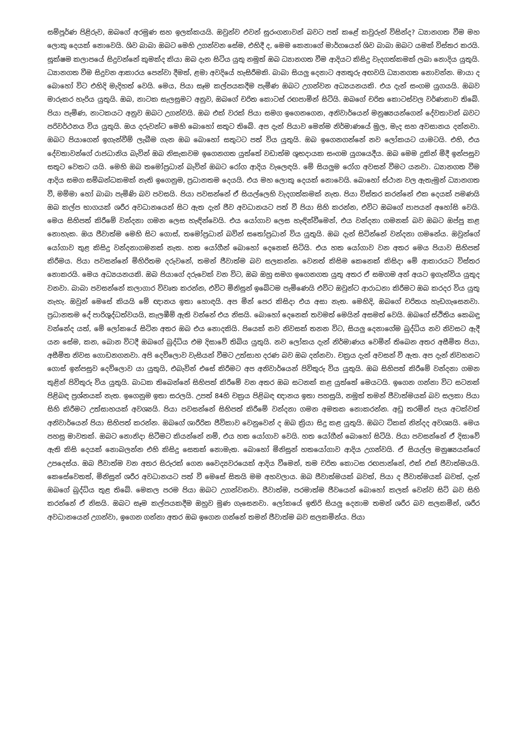සම්පූර්ණ පිළිරුව, ඔබගේ අරමුණ සහ ඉලක්කයයි. ඔවුන්ව එවන් සුරංගනාවන් බවට පත් කළේ කවුරුන් විසින්ද? ධ්‍යානගත වීම මහ ලොකු දෙයක් නොවෙයි. ශිව බාබා ඔබට මෙහි උගන්වන සේම, එහිදී ද, මෙම කෙනාගේ මාර්ගයෙන් ශිව බාබා ඔබට යමක් විස්තර කරයි. සූක්ෂම කලාපයේ සිදුවන්නේ කුමක්ද කියා ඔබ දැන සිටිය යුතු නමුත් ඔබ ධ්‍යානගත වීම ආදියට කිසිදු වැදගත්කමක් ලබා නොදිය යුතුයි. ධ්‍යානගත වීම සිදුවන ආකාරය පෙන්වා දීමත්, ළමා අවදියේ හැසිරීමකි. බාබා සියලු දෙනාට අනතුරු අඟවයි ධ්‍යානගත නොවන්න. මායා ද බොහෝ විට එහිදි මැදිහත් වෙයි. මෙය, පියා සෑම කල්පයකදීම පැමිණ ඔබට උගන්වන අධ්‍යයනයකි. එය දැන් සංගම යුගයයි. ඔබව මාරුකර හැරිය යුතුයි. ඔබ, නාටක සැලසුමට අනුව, ඔබගේ චරිත කොටස් රඟපාමින් සිටියි. ඔබගේ චරිත කොටස්වල වර්ණනාව තිබේ. පියා පැමිණ, නාටකයට අනුව ඔබට උගන්වයි. ඔබ එක් වරක් පියා සමග ඉගෙනගෙන, අනිවාර්යෙන් මනුෂ්‍යයන්ගෙන් දේවතාවන් බවට පරිවර්ථනය විය යුතුයි. ඔය දරුවන්ට මෙහි බොහෝ සතුට තිබේ. අප දැන් පියාව මෙන්ම නිර්මාණයේ මුල, මැද සහ අවසානය දන්නවා. ඔබට පියාගෙන් ඉගැන්වීම් ලැබීම ගැන ඔබ බොහෝ සතුටට පත් විය යුතුයි. ඔබ ඉගෙනගන්නේ නව ලෝකයට යාමටයි. එහි, එය දේවතාවන්ගේ රාජධානිය බැවින් ඔබ නිසැකවම ඉගෙනගත යුත්තේ වඩාත්ම ශුභදායක සංගම යුගයෙදීය. ඔබ මෙම දුකින් මිදී ඉන්පසුව සතුට වෙතට යයි. මෙහි ඔබ තමෝප්‍රධාන් බැවින් ඔබට රෝග ආදිය වැලෙඳයි. මේ සියලුම රෝග අවසන් වීමට යනවා. ධ්‍යානගත වීම ආදිය සමග සම්බන්ධකමක් නැති ඉගෙනුම, ප්‍රධානතම දෙයයි. එය මහ ලොකු දෙයක් නොවෙයි. බොහෝ ස්ථාන වල ඇතැමුන් ධ්‍යානගත වී, මම්මා හෝ බාබා පැමිණි බව පවසයි. පියා පවසන්නේ ඒ සියල්ලෙහි වැදගත්කමක් නැත. පියා විස්තර කරන්නේ එක දෙයක් පමණයි ඔබ කල්ප භාගයක් ශරීර අවධානයෙන් සිට ඇත දැන් ජීව අවධානයට පත් වී පියා සිහි කරන්න, එවිට ඔබගේ පාපයන් අහෝසි වෙයි. මෙය සිහිපත් කිරීමේ වන්දනා ගමන ලෙස හැඳින්වෙයි. එය යෝගාව ලෙස හැඳින්වීමෙන්, එය වන්දනා ගමනක් බව ඔබට ඔප්පු කළ නොහැක. ඔය ජීවාත්ම මෙහි සිට ගොස්, තමෝප්‍රධාන් බවින් සතෝප්‍රධාන් විය යුතුයි. ඔබ දැන් සිටින්නේ වන්දනා ගමනේය. ඔවුන්ගේ යෝගාව තුළ කිසිදු වන්දනාගමනක් නැත. හත යෝගීන් බොහෝ දෙනෙක් සිටියි. එය හත යෝගාව වන අතර මෙය පියාව සිහිපත් කිරීමය. පියා පවසන්නේ මිහිරිතම දරුවනේ, තමන් ජීවාත්ම බව සලකන්න. වෙනත් කිසිම කෙනෙක් කිසිදා මේ ආකාරයට විස්තර නොකරයි. මෙය අධ්‍යයනයකි. ඔබ පියාගේ දරුවෙක් වන විට, ඔබ ඔහු සමග ඉගෙනගත යුතු අතර ඒ සමගම අන් අයට ඉගැන්විය යුතුද වනවා. බාබා පවසන්නේ කලාගාර විවෘත කරන්න, එවිට මිනිසුන් ඉබේටම පැමිණෙයි එවිට ඔවුන්ට ආරාධනා කිරීමට ඔබ කරදර විය යුතු නැහැ. ඔවුන් මෙසේ කියයි මේ ඥානය ඉතා හොඳයි. අප මින් පෙර කිසිදා එය අසා නැත. මෙහිදි, ඔබගේ චරිතය හැඩගැසෙනවා. ප්‍රධානතම දේ පාරිශුද්ධත්වයයි, කැලඹීම් ඇති වන්නේ එය නිසයි. බොහෝ දෙනෙක් තවමත් මෙයින් අසමත් වෙයි. ඔබගේ ස්ථිතිය කෙබඳු වන්නේද යත්, මේ ලෝකයේ සිටින අතර ඔබ එය නොදකියි. පියෙක් නව නිවසක් තනන විට, සියලු දෙනාගේම බුද්ධිය නව නිවසට ඇදී යන සේම, කන, බොන විටදී ඔබගේ බුද්ධිය එම දිසාවේ තිබිය යුතුයි. නව ලෝකය දැන් නිර්මාණය වෙමින් තිබෙන අතර අසීමිත පියා, අසීමිත නිවස ගොඩනගනවා. අපි දෙව්ලොව වැසියන් වීමට උත්සාහ දරණ බව ඔබ දන්නවා. චක්‍රය දැන් අවසන් වී ඇත. අප දැන් නිවහනට ගොස් ඉන්පසුව දෙව්ලොව යා යුතුයි, එබැවින් එසේ කිරීමට අප අනිවාර්යෙන් පිවිතුරු විය යුතුයි. ඔබ සිහිපත් කිරීමේ වන්දනා ගමන තුළින් පිවිතුරු විය යුතුයි. බාධක තිබෙන්නේ සිහිපත් කිරීමේ වන අතර ඔබ සටනක් කළ යුත්තේ මෙයටයි. ඉගෙන ගන්නා විට සටනක් පිළිබඳ ප්‍රශ්නයක් නැත. ඉගෙනුම ඉතා සරලයි. උපත් 84හි චක්‍රය පිළිබඳ ඥානය ඉතා පහසුයි, නමුත් තමන් ජීවාත්මයක් බව සලකා පියා සිහි කිරීමට උත්සාහයක් අවශ්‍යයි. පියා පවසන්නේ සිහිපත් කිරීමේ වන්දනා ගමන අමතක නොකරන්න. අඩු තරමින් පැය අටක්වත් අනිවාර්යෙන් පියා සිහිපත් කරන්න. ඔබගේ ශාරීරික ජීවිකාව වෙනුවෙන් ද ඔබ ක්‍රියා සිදු කළ යුතුයි. ඔබට ටිකක් නින්දද අවශ්‍යයි. මෙය පහසු මාවතක්. ඔබට නොනිදා සිටීමට කියන්නේ නම්, එය හත යෝගාව වෙයි. හත යෝගීන් බොහෝ සිටියි. පියා පවසන්නේ ඒ දිසාවේ ඇති කිසි දෙයක් නොබලන්න එහි කිසිදු සෙතක් නොමැත. බොහෝ මිනිසුන් හතයෝගාව ආදිය උගන්වයි. ඒ සියල්ල මනුෂ්‍යයන්ගේ උපදෙස්ය. ඔබ ජීවාත්ම වන අතර සිරුරක් ගෙන වෛද්‍යවරයෙක් ආදිය වීමෙන්, තම චරිත කොටස රඟපාන්නේ, එක් එක් ජීවාත්මයයි. කෙසේවෙතත්, මිනිසුන් ශරීර අවධානයට පත් වී මෙසේ සිතයි මම අහවලාය. ඔබ ජීවාත්මයක් බවත්, පියා ද ජීවාත්මයක් බවත්, දැන් ඔබගේ බුද්ධිය තුළ තිබේ. මෙකල පරම පියා ඔබට උගන්වනවා. ජීවාත්ම, පරමාත්ම ජීවයෙන් බොහෝ කලක් වෙන්ව සිටි බව සිහි කරන්නේ ඒ නිසයි. ඔබට සෑම කල්පයකදීම ඔහුව මුණ ගැසෙනවා. ලෝකයේ ඉතිරි සියලු දෙනාම තමන් ශරීර බව සලකමින්, ශරීර අවධානයෙන් උගන්වා, ඉගෙන ගන්නා අතර ඔබ ඉගෙන ගන්නේ තමන් ජීවාත්ම බව සලකමින්ය. පියා